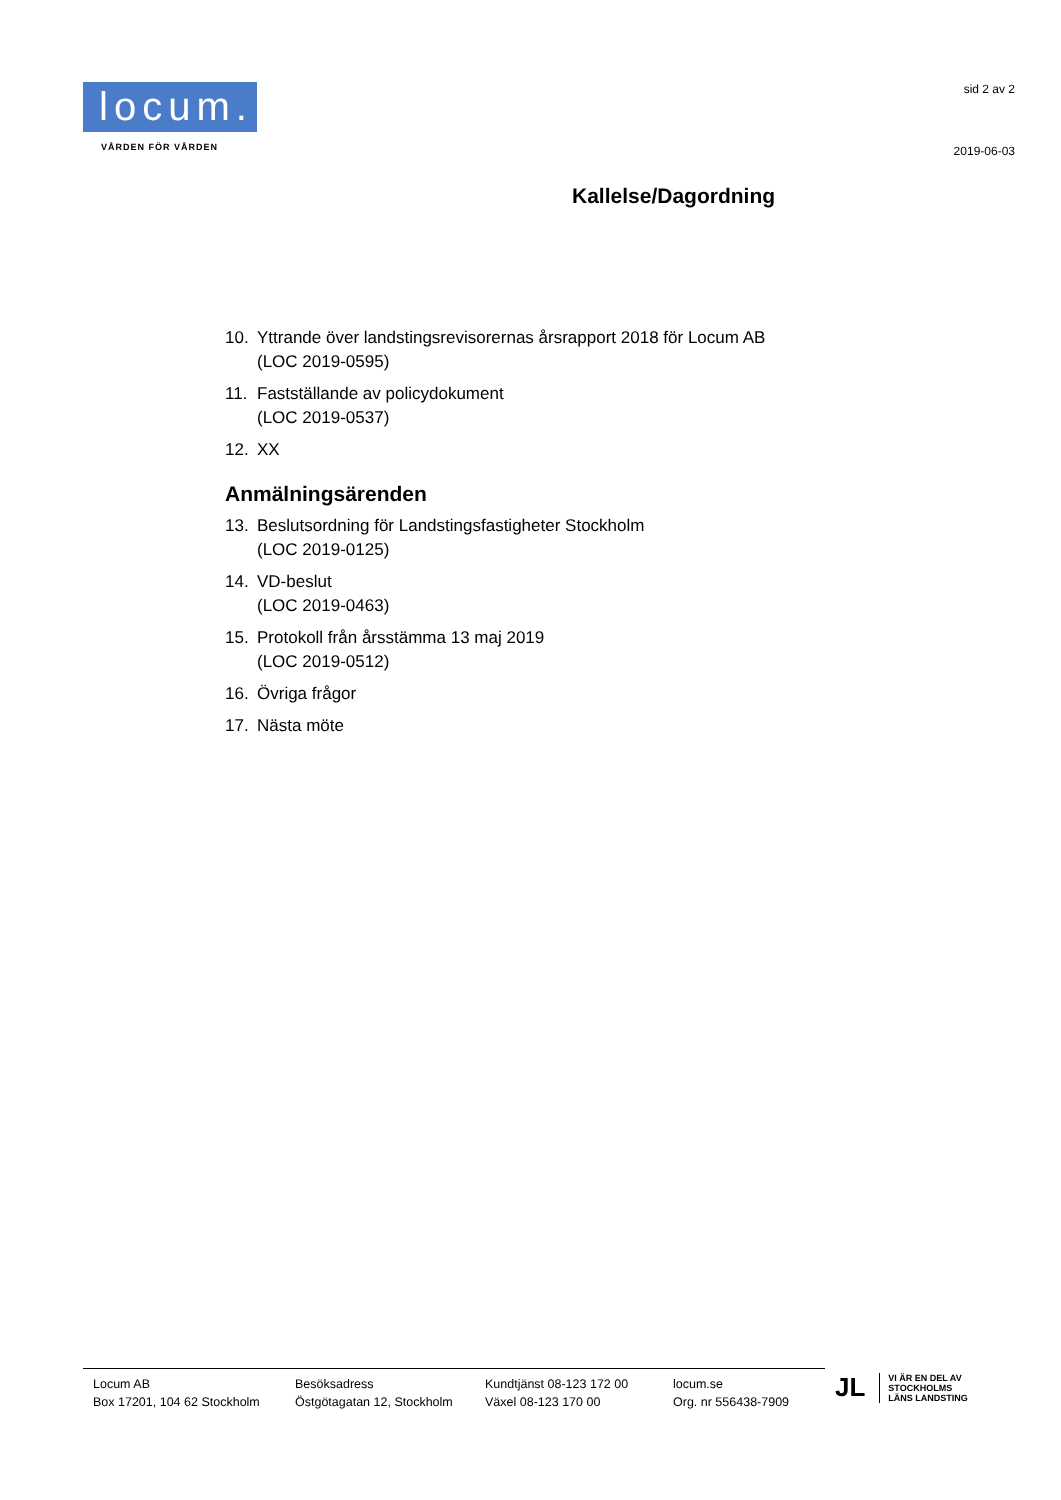locum.
VÅRDEN FÖR VÅRDEN
sid 2 av 2
2019-06-03
Kallelse/Dagordning
10. Yttrande över landstingsrevisorernas årsrapport 2018 för Locum AB
(LOC 2019-0595)
11. Fastställande av policydokument
(LOC 2019-0537)
12. XX
Anmälningsärenden
13. Beslutsordning för Landstingsfastigheter Stockholm
(LOC 2019-0125)
14. VD-beslut
(LOC 2019-0463)
15. Protokoll från årsstämma 13 maj 2019
(LOC 2019-0512)
16. Övriga frågor
17. Nästa möte
Locum AB
Box 17201, 104 62 Stockholm
Besöksadress
Östgötagatan 12, Stockholm
Kundtjänst 08-123 172 00
Växel 08-123 170 00
locum.se
Org. nr 556438-7909
JL VI ÄR EN DEL AV
STOCKHOLMS
LÄNS LANDSTING